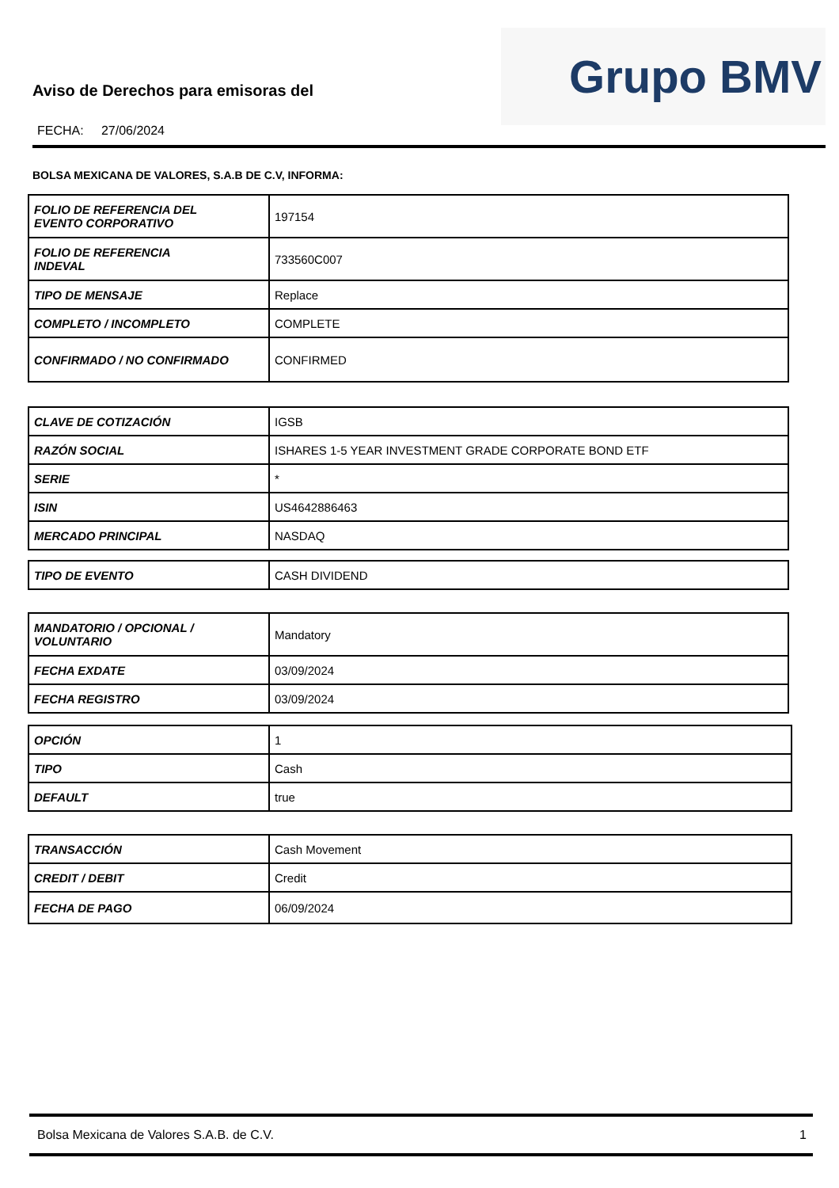Aviso de Derechos para emisoras del
FECHA: 27/06/2024
Grupo BMV
BOLSA MEXICANA DE VALORES, S.A.B DE C.V, INFORMA:
| FOLIO DE REFERENCIA DEL EVENTO CORPORATIVO | 197154 |
| FOLIO DE REFERENCIA INDEVAL | 733560C007 |
| TIPO DE MENSAJE | Replace |
| COMPLETO / INCOMPLETO | COMPLETE |
| CONFIRMADO / NO CONFIRMADO | CONFIRMED |
| CLAVE DE COTIZACIÓN | IGSB |
| RAZÓN SOCIAL | ISHARES 1-5 YEAR INVESTMENT GRADE CORPORATE BOND ETF |
| SERIE | * |
| ISIN | US4642886463 |
| MERCADO PRINCIPAL | NASDAQ |
| TIPO DE EVENTO | CASH DIVIDEND |
| MANDATORIO / OPCIONAL / VOLUNTARIO | Mandatory |
| FECHA EXDATE | 03/09/2024 |
| FECHA REGISTRO | 03/09/2024 |
| OPCIÓN | 1 |
| TIPO | Cash |
| DEFAULT | true |
| TRANSACCIÓN | Cash Movement |
| CREDIT / DEBIT | Credit |
| FECHA DE PAGO | 06/09/2024 |
Bolsa Mexicana de Valores S.A.B. de C.V. 1